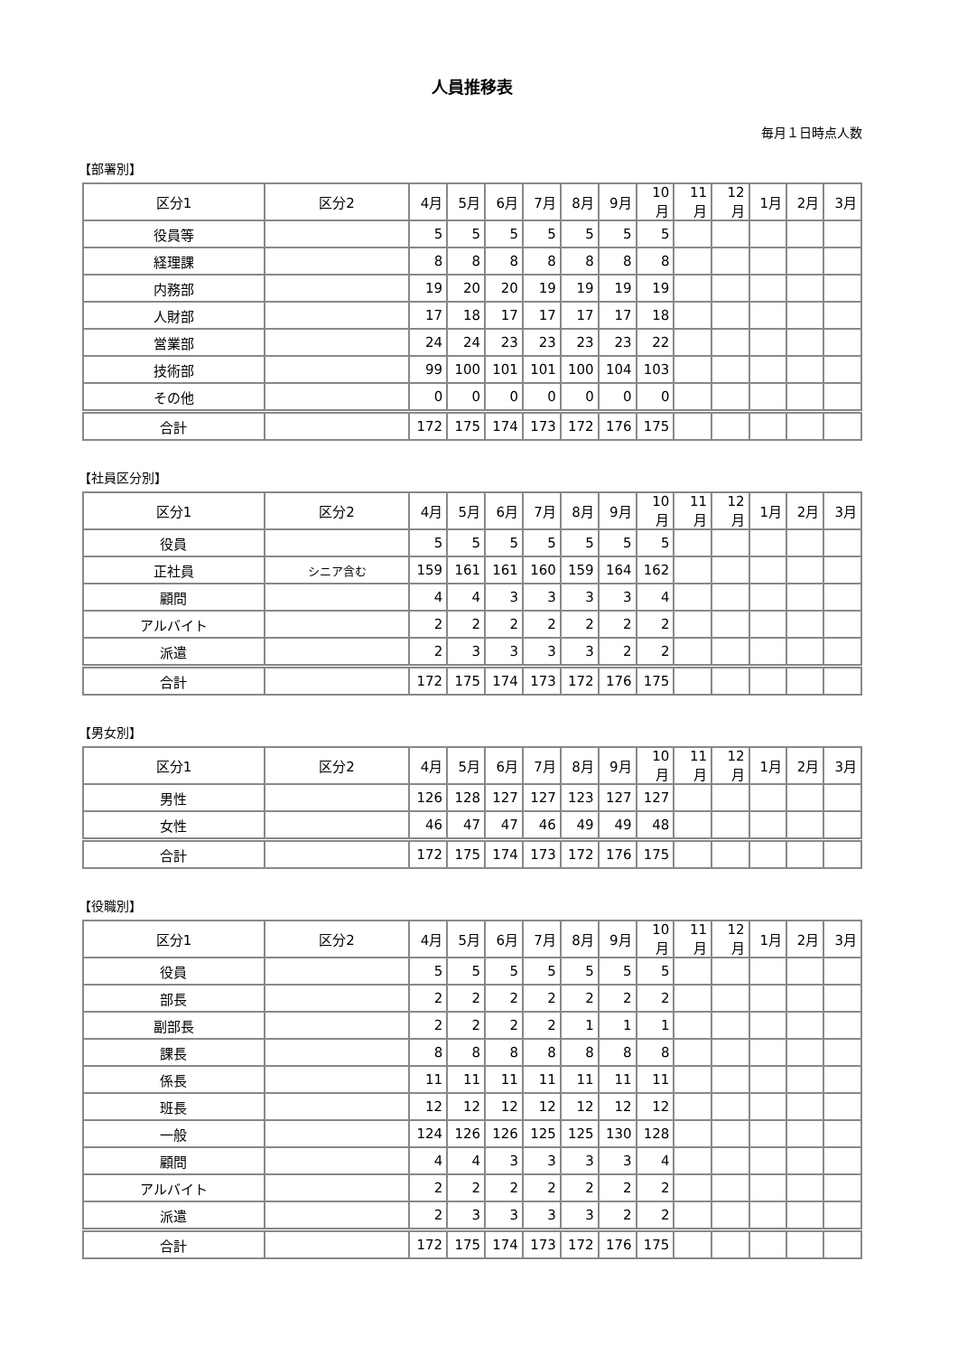人員推移表
毎月１日時点人数
【部署別】
| 区分1 | 区分2 | 4月 | 5月 | 6月 | 7月 | 8月 | 9月 | 10月 | 11月 | 12月 | 1月 | 2月 | 3月 |
| --- | --- | --- | --- | --- | --- | --- | --- | --- | --- | --- | --- | --- | --- |
| 役員等 | | 5 | 5 | 5 | 5 | 5 | 5 | 5 | | | | | |
| 経理課 | | 8 | 8 | 8 | 8 | 8 | 8 | 8 | | | | | |
| 内務部 | | 19 | 20 | 20 | 19 | 19 | 19 | 19 | | | | | |
| 人財部 | | 17 | 18 | 17 | 17 | 17 | 17 | 18 | | | | | |
| 営業部 | | 24 | 24 | 23 | 23 | 23 | 23 | 22 | | | | | |
| 技術部 | | 99 | 100 | 101 | 101 | 100 | 104 | 103 | | | | | |
| その他 | | 0 | 0 | 0 | 0 | 0 | 0 | 0 | | | | | |
| 合計 | | 172 | 175 | 174 | 173 | 172 | 176 | 175 | | | | | |
【社員区分別】
| 区分1 | 区分2 | 4月 | 5月 | 6月 | 7月 | 8月 | 9月 | 10月 | 11月 | 12月 | 1月 | 2月 | 3月 |
| --- | --- | --- | --- | --- | --- | --- | --- | --- | --- | --- | --- | --- | --- |
| 役員 | | 5 | 5 | 5 | 5 | 5 | 5 | 5 | | | | | |
| 正社員 | シニア含む | 159 | 161 | 161 | 160 | 159 | 164 | 162 | | | | | |
| 顧問 | | 4 | 4 | 3 | 3 | 3 | 3 | 4 | | | | | |
| アルバイト | | 2 | 2 | 2 | 2 | 2 | 2 | 2 | | | | | |
| 派遣 | | 2 | 3 | 3 | 3 | 3 | 2 | 2 | | | | | |
| 合計 | | 172 | 175 | 174 | 173 | 172 | 176 | 175 | | | | | |
【男女別】
| 区分1 | 区分2 | 4月 | 5月 | 6月 | 7月 | 8月 | 9月 | 10月 | 11月 | 12月 | 1月 | 2月 | 3月 |
| --- | --- | --- | --- | --- | --- | --- | --- | --- | --- | --- | --- | --- | --- |
| 男性 | | 126 | 128 | 127 | 127 | 123 | 127 | 127 | | | | | |
| 女性 | | 46 | 47 | 47 | 46 | 49 | 49 | 48 | | | | | |
| 合計 | | 172 | 175 | 174 | 173 | 172 | 176 | 175 | | | | | |
【役職別】
| 区分1 | 区分2 | 4月 | 5月 | 6月 | 7月 | 8月 | 9月 | 10月 | 11月 | 12月 | 1月 | 2月 | 3月 |
| --- | --- | --- | --- | --- | --- | --- | --- | --- | --- | --- | --- | --- | --- |
| 役員 | | 5 | 5 | 5 | 5 | 5 | 5 | 5 | | | | | |
| 部長 | | 2 | 2 | 2 | 2 | 2 | 2 | 2 | | | | | |
| 副部長 | | 2 | 2 | 2 | 2 | 1 | 1 | 1 | | | | | |
| 課長 | | 8 | 8 | 8 | 8 | 8 | 8 | 8 | | | | | |
| 係長 | | 11 | 11 | 11 | 11 | 11 | 11 | 11 | | | | | |
| 班長 | | 12 | 12 | 12 | 12 | 12 | 12 | 12 | | | | | |
| 一般 | | 124 | 126 | 126 | 125 | 125 | 130 | 128 | | | | | |
| 顧問 | | 4 | 4 | 3 | 3 | 3 | 3 | 4 | | | | | |
| アルバイト | | 2 | 2 | 2 | 2 | 2 | 2 | 2 | | | | | |
| 派遣 | | 2 | 3 | 3 | 3 | 3 | 2 | 2 | | | | | |
| 合計 | | 172 | 175 | 174 | 173 | 172 | 176 | 175 | | | | | |